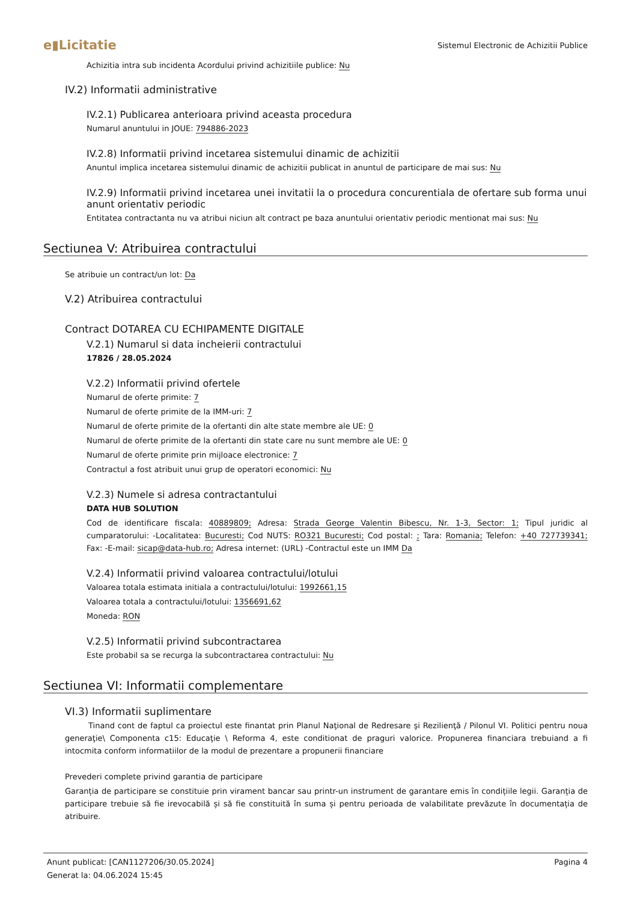e▮Licitatie Sistemul Electronic de Achizitii Publice
Achizitia intra sub incidenta Acordului privind achizitiile publice: Nu
IV.2) Informatii administrative
IV.2.1) Publicarea anterioara privind aceasta procedura
Numarul anuntului in JOUE: 794886-2023
IV.2.8) Informatii privind incetarea sistemului dinamic de achizitii
Anuntul implica incetarea sistemului dinamic de achizitii publicat in anuntul de participare de mai sus: Nu
IV.2.9) Informatii privind incetarea unei invitatii la o procedura concurentiala de ofertare sub forma unui anunt orientativ periodic
Entitatea contractanta nu va atribui niciun alt contract pe baza anuntului orientativ periodic mentionat mai sus: Nu
Sectiunea V: Atribuirea contractului
Se atribuie un contract/un lot: Da
V.2) Atribuirea contractului
Contract DOTAREA CU ECHIPAMENTE DIGITALE
V.2.1) Numarul si data incheierii contractului
17826 / 28.05.2024
V.2.2) Informatii privind ofertele
Numarul de oferte primite: 7
Numarul de oferte primite de la IMM-uri: 7
Numarul de oferte primite de la ofertanti din alte state membre ale UE: 0
Numarul de oferte primite de la ofertanti din state care nu sunt membre ale UE: 0
Numarul de oferte primite prin mijloace electronice: 7
Contractul a fost atribuit unui grup de operatori economici: Nu
V.2.3) Numele si adresa contractantului
DATA HUB SOLUTION
Cod de identificare fiscala: 40889809; Adresa: Strada George Valentin Bibescu, Nr. 1-3, Sector: 1; Tipul juridic al cumparatorului: -Localitatea: Bucuresti; Cod NUTS: RO321 Bucuresti; Cod postal: ; Tara: Romania; Telefon: +40 727739341; Fax: -E-mail: sicap@data-hub.ro; Adresa internet: (URL) -Contractul este un IMM Da
V.2.4) Informatii privind valoarea contractului/lotului
Valoarea totala estimata initiala a contractului/lotului: 1992661,15
Valoarea totala a contractului/lotului: 1356691,62
Moneda: RON
V.2.5) Informatii privind subcontractarea
Este probabil sa se recurga la subcontractarea contractului: Nu
Sectiunea VI: Informatii complementare
VI.3) Informatii suplimentare
Tinand cont de faptul ca proiectul este finantat prin Planul Naţional de Redresare şi Rezilienţă / Pilonul VI. Politici pentru noua generaţie\ Componenta c15: Educaţie \ Reforma 4, este conditionat de praguri valorice. Propunerea financiara trebuiand a fi intocmita conform informatiilor de la modul de prezentare a propunerii financiare
Prevederi complete privind garantia de participare
Garanția de participare se constituie prin virament bancar sau printr-un instrument de garantare emis în condițiile legii. Garanția de participare trebuie să fie irevocabilă și să fie constituită în suma și pentru perioada de valabilitate prevăzute în documentația de atribuire.
Pagina 4 Anunt publicat: [CAN1127206/30.05.2024]
Generat la: 04.06.2024 15:45